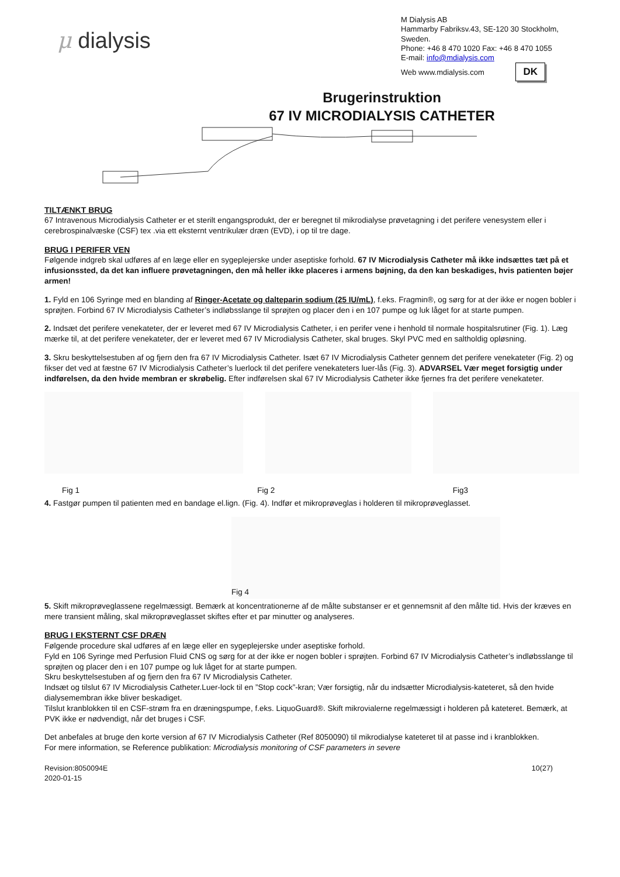μ dialysis
M Dialysis AB
Hammarby Fabriksv.43, SE-120 30 Stockholm, Sweden.
Phone: +46 8 470 1020 Fax: +46 8 470 1055
E-mail: info@mdialysis.com
Web www.mdialysis.com DK
Brugerinstruktion
67 IV MICRODIALYSIS CATHETER
TILTÆNKT BRUG
67 Intravenous Microdialysis Catheter er et sterilt engangsprodukt, der er beregnet til mikrodialyse prøvetagning i det perifere venesystem eller i cerebrospinalvæske (CSF) tex .via ett eksternt ventrikulær dræn (EVD), i op til tre dage.
BRUG I PERIFER VEN
Følgende indgreb skal udføres af en læge eller en sygeplejerske under aseptiske forhold. 67 IV Microdialysis Catheter må ikke indsættes tæt på et infusionssted, da det kan influere prøvetagningen, den må heller ikke placeres i armens bøjning, da den kan beskadiges, hvis patienten bøjer armen!
1. Fyld en 106 Syringe med en blanding af Ringer-Acetate og dalteparin sodium (25 IU/mL), f.eks. Fragmin®, og sørg for at der ikke er nogen bobler i sprøjten. Forbind 67 IV Microdialysis Catheter’s indløbsslange til sprøjten og placer den i en 107 pumpe og luk låget for at starte pumpen.
2. Indsæt det perifere venekateter, der er leveret med 67 IV Microdialysis Catheter, i en perifer vene i henhold til normale hospitalsrutiner (Fig. 1). Læg mærke til, at det perifere venekateter, der er leveret med 67 IV Microdialysis Catheter, skal bruges. Skyl PVC med en saltholdig opløsning.
3. Skru beskyttelsestuben af og fjern den fra 67 IV Microdialysis Catheter. Isæt 67 IV Microdialysis Catheter gennem det perifere venekateter (Fig. 2) og fikser det ved at fæstne 67 IV Microdialysis Catheter’s luerlock til det perifere venekateters luer-lås (Fig. 3). ADVARSEL Vær meget forsigtig under indførelsen, da den hvide membran er skrøbelig. Efter indførelsen skal 67 IV Microdialysis Catheter ikke fjernes fra det perifere venekateter.
Fig 1 Fig 2 Fig3
4. Fastgør pumpen til patienten med en bandage el.lign. (Fig. 4). Indfør et mikroprøveglas i holderen til mikroprøveglasset.
Fig 4
5. Skift mikroprøveglassene regelmæssigt. Bemærk at koncentrationerne af de målte substanser er et gennemsnit af den målte tid. Hvis der kræves en mere transient måling, skal mikroprøveglasset skiftes efter et par minutter og analyseres.
BRUG I EKSTERNT CSF DRÆN
Følgende procedure skal udføres af en læge eller en sygeplejerske under aseptiske forhold.
Fyld en 106 Syringe med Perfusion Fluid CNS og sørg for at der ikke er nogen bobler i sprøjten. Forbind 67 IV Microdialysis Catheter’s indløbsslange til sprøjten og placer den i en 107 pumpe og luk låget for at starte pumpen.
Skru beskyttelsestuben af og fjern den fra 67 IV Microdialysis Catheter.
Indsæt og tilslut 67 IV Microdialysis Catheter.Luer-lock til en ”Stop cock”-kran; Vær forsigtig, når du indsætter Microdialysis-kateteret, så den hvide dialysemembran ikke bliver beskadiget.
Tilslut kranblokken til en CSF-strøm fra en dræningspumpe, f.eks. LiquoGuard®. Skift mikrovialerne regelmæssigt i holderen på kateteret. Bemærk, at PVK ikke er nødvendigt, når det bruges i CSF.
Det anbefales at bruge den korte version af 67 IV Microdialysis Catheter (Ref 8050090) til mikrodialyse kateteret til at passe ind i kranblokken.
For mere information, se Reference publikation: Microdialysis monitoring of CSF parameters in severe
Revision:8050094E
2020-01-15 10(27)